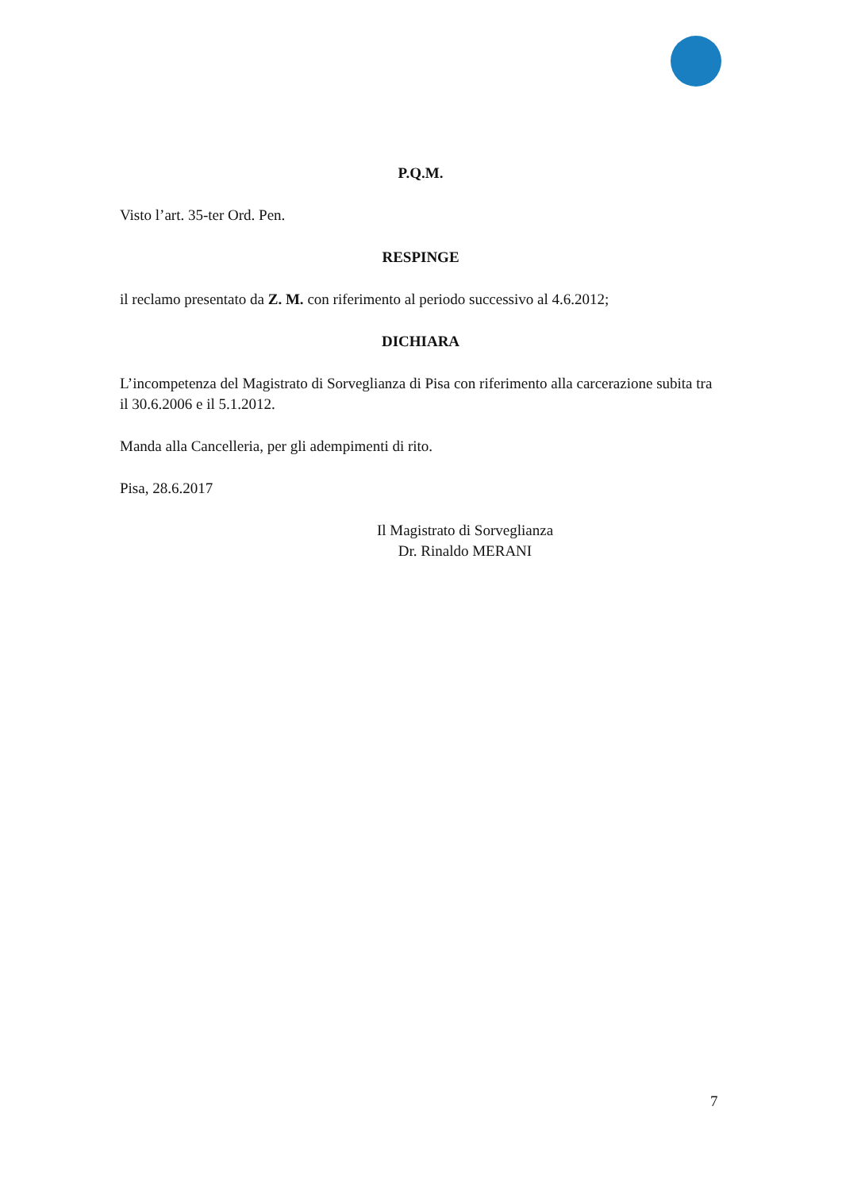P.Q.M.
Visto l’art. 35-ter Ord. Pen.
RESPINGE
il reclamo presentato da Z. M. con riferimento al periodo successivo al 4.6.2012;
DICHIARA
L’incompetenza del Magistrato di Sorveglianza di Pisa con riferimento alla carcerazione subita tra il 30.6.2006 e il 5.1.2012.
Manda alla Cancelleria, per gli adempimenti di rito.
Pisa, 28.6.2017
Il Magistrato di Sorveglianza
Dr. Rinaldo MERANI
7